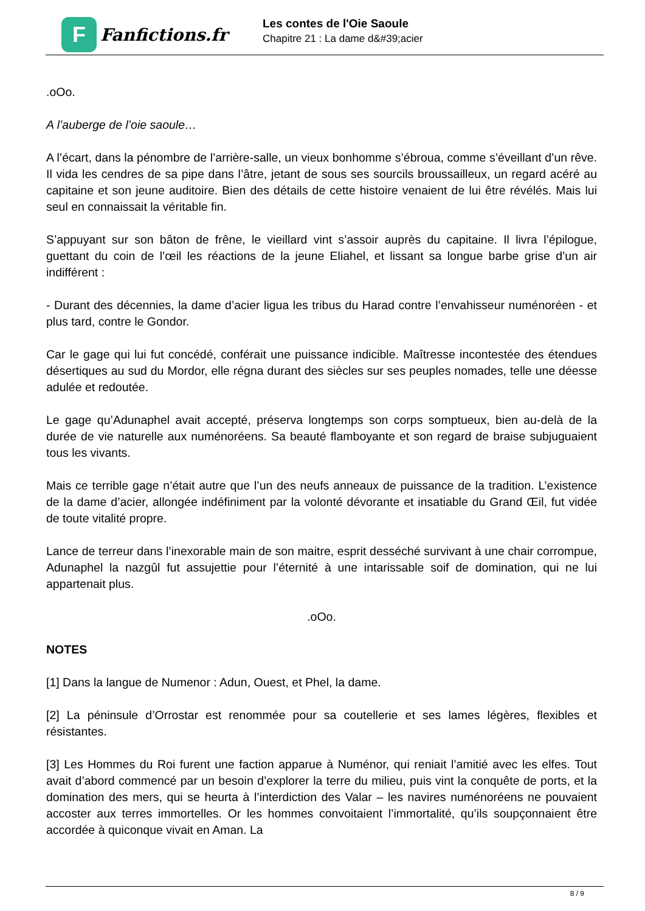F
Fanfictions.fr
Les contes de l'Oie Saoule
Chapitre 21 : La dame d&#39;acier
.oOo.
A l’auberge de l’oie saoule…
A l’écart, dans la pénombre de l’arrière-salle, un vieux bonhomme s’ébroua, comme s’éveillant d’un rêve. Il vida les cendres de sa pipe dans l’âtre, jetant de sous ses sourcils broussailleux, un regard acéré au capitaine et son jeune auditoire. Bien des détails de cette histoire venaient de lui être révélés. Mais lui seul en connaissait la véritable fin.
S’appuyant sur son bâton de frêne, le vieillard vint s’assoir auprès du capitaine. Il livra l’épilogue, guettant du coin de l’œil les réactions de la jeune Eliahel, et lissant sa longue barbe grise d’un air indifférent :
- Durant des décennies, la dame d’acier ligua les tribus du Harad contre l’envahisseur numénoréen - et plus tard, contre le Gondor.
Car le gage qui lui fut concédé, conférait une puissance indicible. Maîtresse incontestée des étendues désertiques au sud du Mordor, elle régna durant des siècles sur ses peuples nomades, telle une déesse adulée et redoutée.
Le gage qu’Adunaphel avait accepté, préserva longtemps son corps somptueux, bien au-delà de la durée de vie naturelle aux numénoréens. Sa beauté flamboyante et son regard de braise subjuguaient tous les vivants.
Mais ce terrible gage n’était autre que l’un des neufs anneaux de puissance de la tradition. L’existence de la dame d’acier, allongée indéfiniment par la volonté dévorante et insatiable du Grand Œil, fut vidée de toute vitalité propre.
Lance de terreur dans l’inexorable main de son maitre, esprit desséché survivant à une chair corrompue, Adunaphel la nazgûl fut assujettie pour l’éternité à une intarissable soif de domination, qui ne lui appartenait plus.
.oOo.
NOTES
[1] Dans la langue de Numenor : Adun, Ouest, et Phel, la dame.
[2] La péninsule d’Orrostar est renommée pour sa coutellerie et ses lames légères, flexibles et résistantes.
[3] Les Hommes du Roi furent une faction apparue à Numénor, qui reniait l’amitié avec les elfes. Tout avait d’abord commencé par un besoin d’explorer la terre du milieu, puis vint la conquête de ports, et la domination des mers, qui se heurta à l’interdiction des Valar – les navires numénoréens ne pouvaient accoster aux terres immortelles. Or les hommes convoitaient l’immortalité, qu’ils soupçonnaient être accordée à quiconque vivait en Aman. La
8 / 9